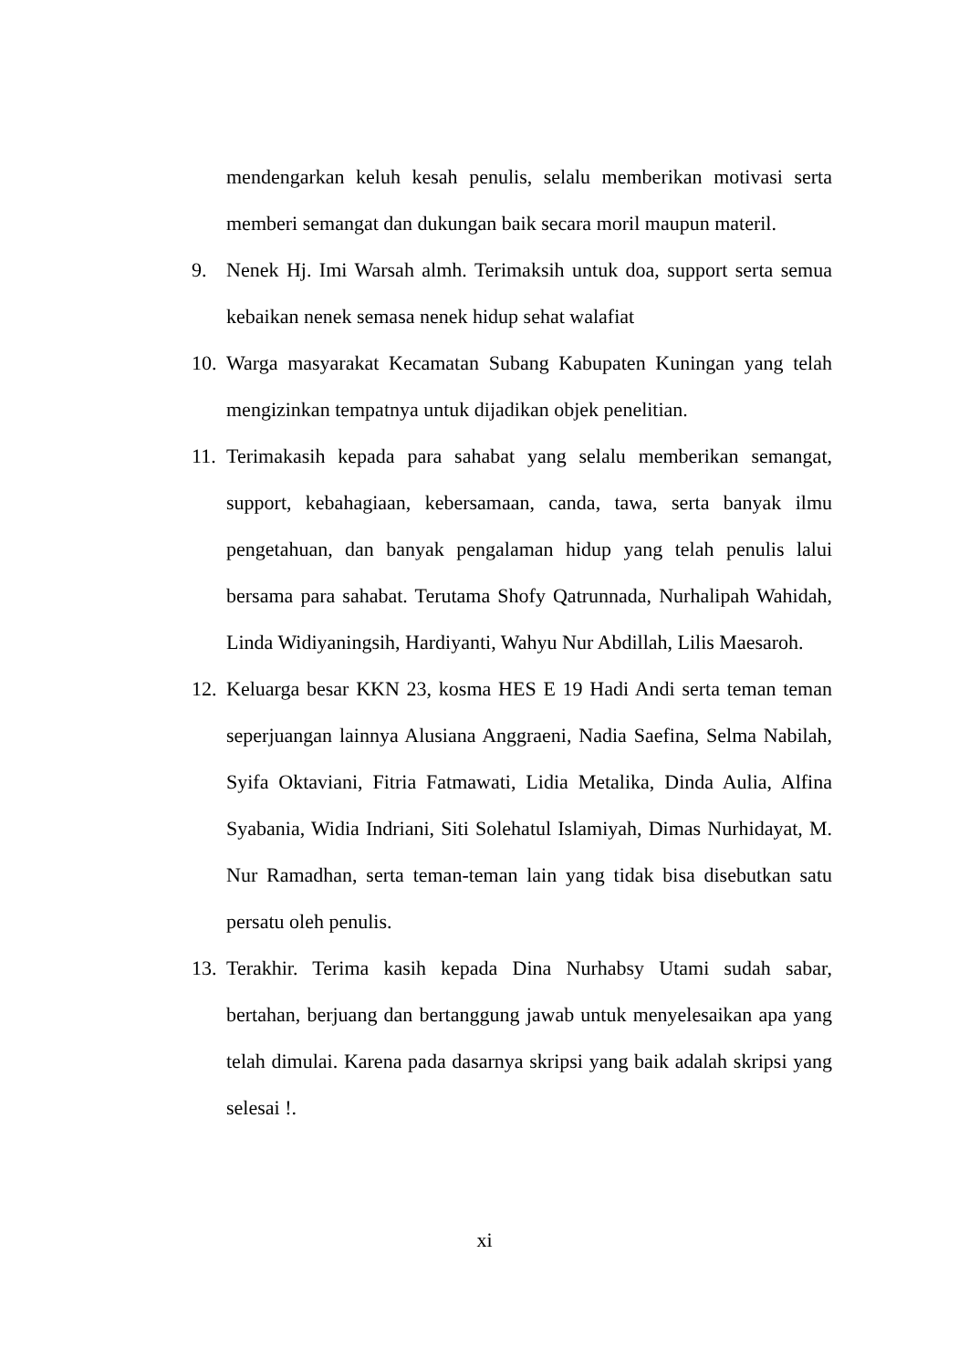mendengarkan keluh kesah penulis, selalu memberikan motivasi serta memberi semangat dan dukungan baik secara moril maupun materil.
9. Nenek Hj. Imi Warsah almh. Terimaksih untuk doa, support serta semua kebaikan nenek semasa nenek hidup sehat walafiat
10. Warga masyarakat Kecamatan Subang Kabupaten Kuningan yang telah mengizinkan tempatnya untuk dijadikan objek penelitian.
11. Terimakasih kepada para sahabat yang selalu memberikan semangat, support, kebahagiaan, kebersamaan, canda, tawa, serta banyak ilmu pengetahuan, dan banyak pengalaman hidup yang telah penulis lalui bersama para sahabat. Terutama Shofy Qatrunnada, Nurhalipah Wahidah, Linda Widiyaningsih, Hardiyanti, Wahyu Nur Abdillah, Lilis Maesaroh.
12. Keluarga besar KKN 23, kosma HES E 19 Hadi Andi serta teman teman seperjuangan lainnya Alusiana Anggraeni, Nadia Saefina, Selma Nabilah, Syifa Oktaviani, Fitria Fatmawati, Lidia Metalika, Dinda Aulia, Alfina Syabania, Widia Indriani, Siti Solehatul Islamiyah, Dimas Nurhidayat, M. Nur Ramadhan, serta teman-teman lain yang tidak bisa disebutkan satu persatu oleh penulis.
13. Terakhir. Terima kasih kepada Dina Nurhabsy Utami sudah sabar, bertahan, berjuang dan bertanggung jawab untuk menyelesaikan apa yang telah dimulai. Karena pada dasarnya skripsi yang baik adalah skripsi yang selesai !.
xi